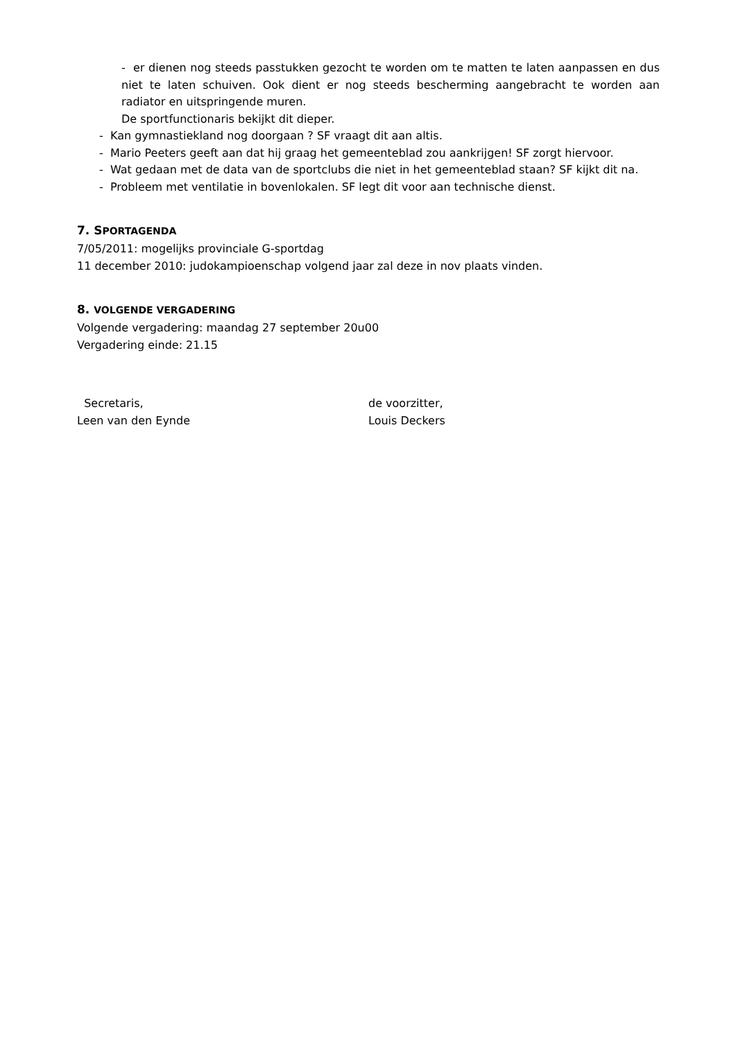- er dienen nog steeds passtukken gezocht te worden om te matten te laten aanpassen en dus niet te laten schuiven. Ook dient er nog steeds bescherming aangebracht te worden aan radiator en uitspringende muren.
De sportfunctionaris bekijkt dit dieper.
- Kan gymnastiekland nog doorgaan ? SF vraagt dit aan altis.
- Mario Peeters geeft aan dat hij graag het gemeenteblad zou aankrijgen! SF zorgt hiervoor.
- Wat gedaan met de data van de sportclubs die niet in het gemeenteblad staan? SF kijkt dit na.
- Probleem met ventilatie in bovenlokalen. SF legt dit voor aan technische dienst.
7. SPORTAGENDA
7/05/2011: mogelijks provinciale G-sportdag
11 december 2010: judokampioenschap volgend jaar zal deze in nov plaats vinden.
8. VOLGENDE VERGADERING
Volgende vergadering: maandag 27 september 20u00
Vergadering einde: 21.15
Secretaris,
Leen van den Eynde
de voorzitter,
Louis Deckers